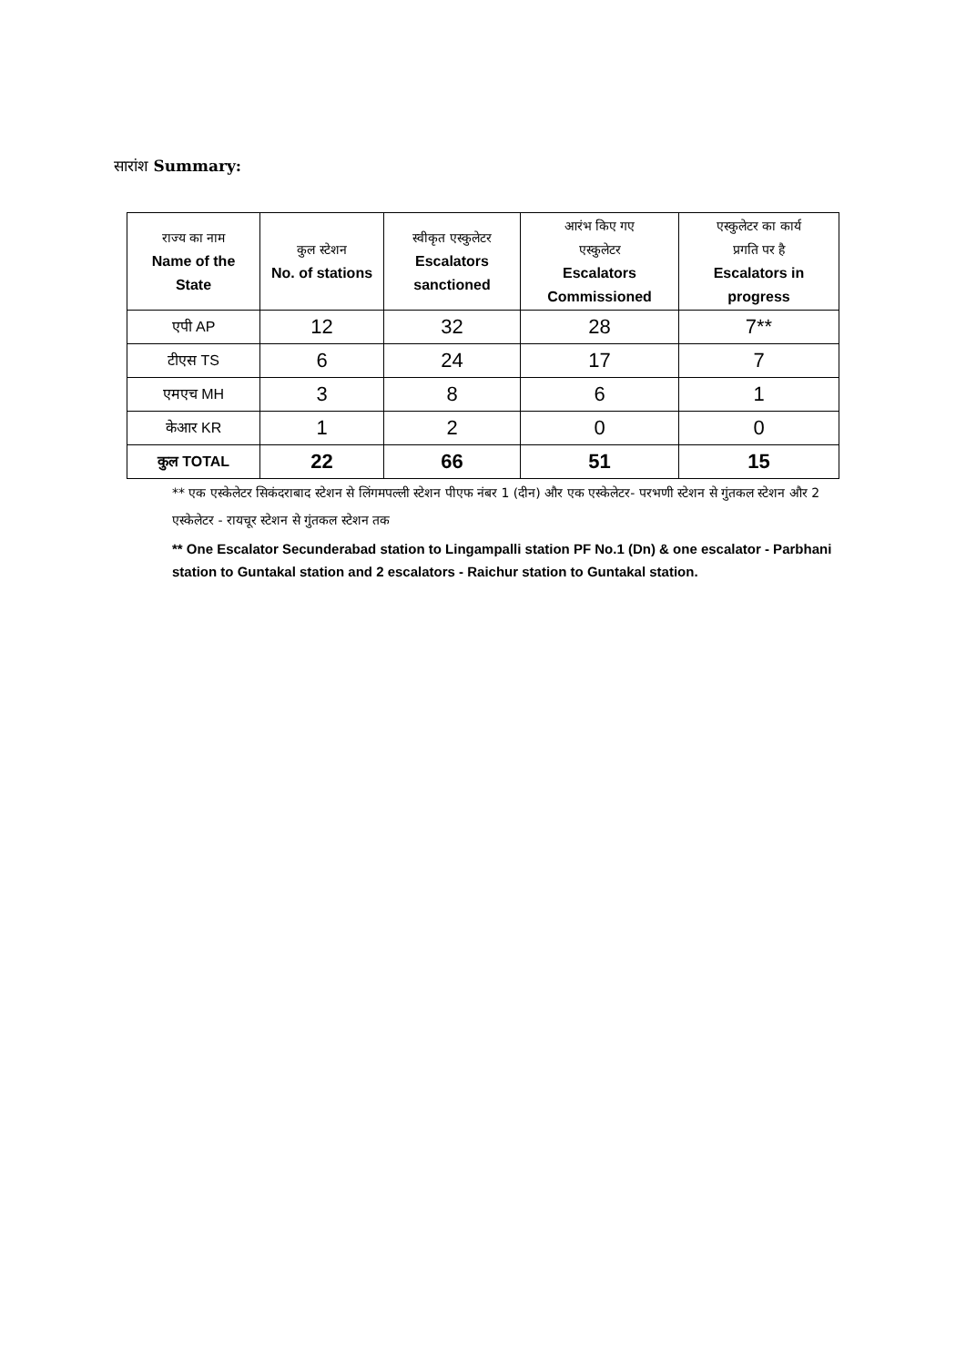सारांश Summary:
| राज्य का नाम Name of the State | कुल स्टेशन No. of stations | स्वीकृत एस्कुलेटर Escalators sanctioned | आरंभ किए गए एस्कुलेटर Escalators Commissioned | एस्कुलेटर का कार्य प्रगति पर है Escalators in progress |
| --- | --- | --- | --- | --- |
| एपी AP | 12 | 32 | 28 | 7** |
| टीएस TS | 6 | 24 | 17 | 7 |
| एमएच MH | 3 | 8 | 6 | 1 |
| केआर KR | 1 | 2 | 0 | 0 |
| कुल TOTAL | 22 | 66 | 51 | 15 |
** एक एस्केलेटर सिकंदराबाद स्टेशन से लिंगमपल्ली स्टेशन पीएफ नंबर 1 (दीन) और एक एस्केलेटर- परभणी स्टेशन से गुंतकल स्टेशन और 2 एस्केलेटर - रायचूर स्टेशन से गुंतकल स्टेशन तक
** One Escalator Secunderabad station to Lingampalli station PF No.1 (Dn) & one escalator - Parbhani station to Guntakal station and 2 escalators - Raichur station to Guntakal station.